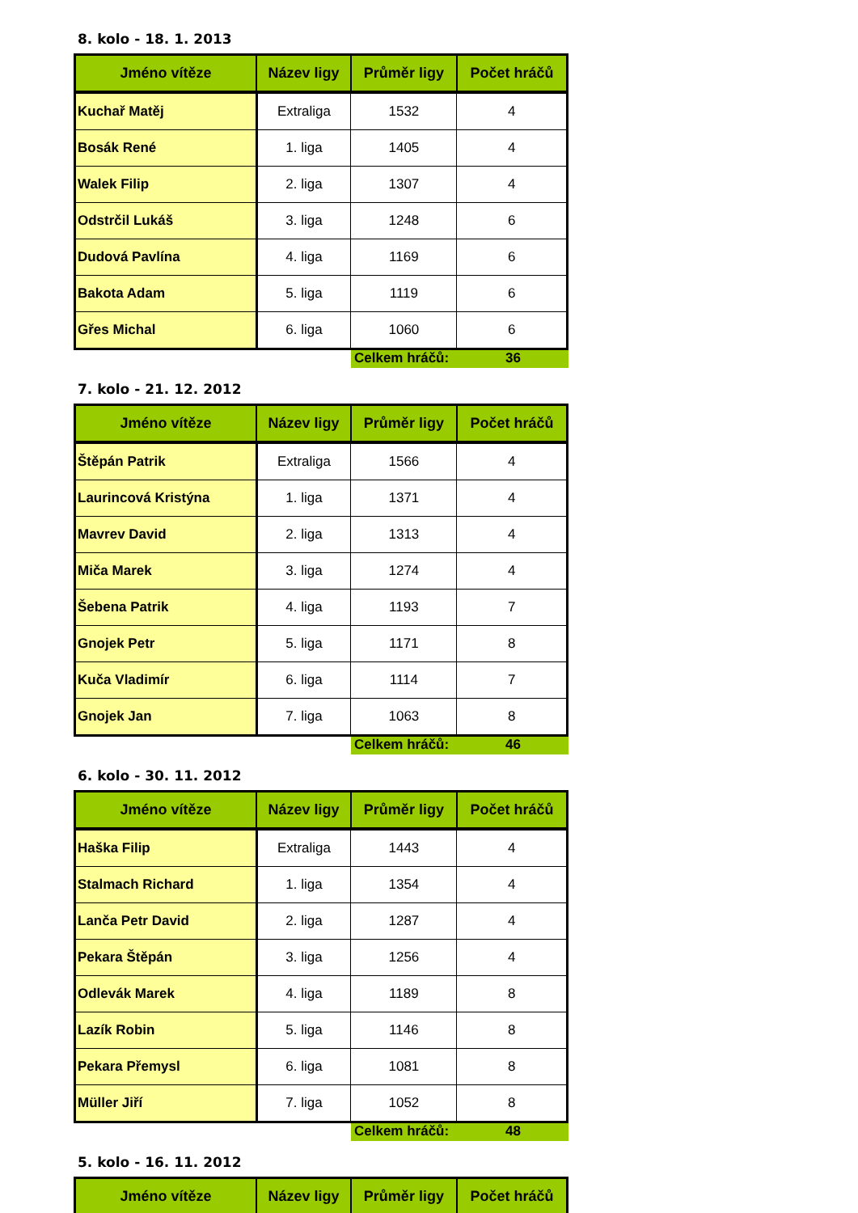8. kolo - 18. 1. 2013
| Jméno vítěze | Název ligy | Průměr ligy | Počet hráčů |
| --- | --- | --- | --- |
| Kuchař Matěj | Extraliga | 1532 | 4 |
| Bosák René | 1. liga | 1405 | 4 |
| Walek Filip | 2. liga | 1307 | 4 |
| Odstrčil Lukáš | 3. liga | 1248 | 6 |
| Dudová Pavlína | 4. liga | 1169 | 6 |
| Bakota Adam | 5. liga | 1119 | 6 |
| Gřes Michal | 6. liga | 1060 | 6 |
Celkem hráčů:
36
7. kolo - 21. 12. 2012
| Jméno vítěze | Název ligy | Průměr ligy | Počet hráčů |
| --- | --- | --- | --- |
| Štěpán Patrik | Extraliga | 1566 | 4 |
| Laurincová Kristýna | 1. liga | 1371 | 4 |
| Mavrev David | 2. liga | 1313 | 4 |
| Miča Marek | 3. liga | 1274 | 4 |
| Šebena Patrik | 4. liga | 1193 | 7 |
| Gnojek Petr | 5. liga | 1171 | 8 |
| Kuča Vladimír | 6. liga | 1114 | 7 |
| Gnojek Jan | 7. liga | 1063 | 8 |
Celkem hráčů:
46
6. kolo - 30. 11. 2012
| Jméno vítěze | Název ligy | Průměr ligy | Počet hráčů |
| --- | --- | --- | --- |
| Haška Filip | Extraliga | 1443 | 4 |
| Stalmach Richard | 1. liga | 1354 | 4 |
| Lanča Petr David | 2. liga | 1287 | 4 |
| Pekara Štěpán | 3. liga | 1256 | 4 |
| Odlevák Marek | 4. liga | 1189 | 8 |
| Lazík Robin | 5. liga | 1146 | 8 |
| Pekara Přemysl | 6. liga | 1081 | 8 |
| Müller Jiří | 7. liga | 1052 | 8 |
Celkem hráčů:
48
5. kolo - 16. 11. 2012
| Jméno vítěze | Název ligy | Průměr ligy | Počet hráčů |
| --- | --- | --- | --- |